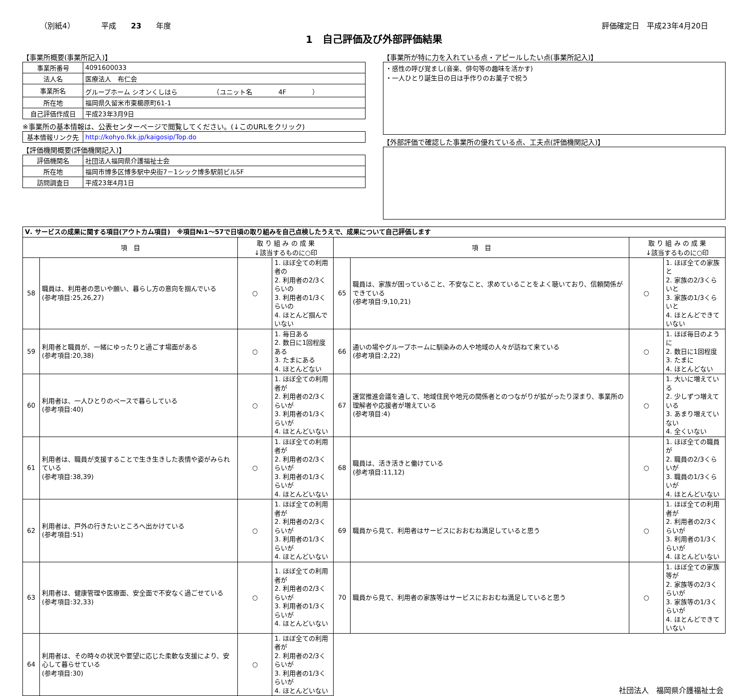（別紙4）　　　　平成　　23　　年度 評価確定日　平成23年4月20日
1　自己評価及び外部評価結果
【事業所概要(事業所記入)】
| 事業所番号 | 4091600033 |
| 法人名 | 医療法人 布仁会 |
| 事業所名 | グループホーム シオンくしはら （ユニット名 4F ） |
| 所在地 | 福岡県久留米市東櫛原町61-1 |
| 自己評価作成日 | 平成23年3月9日 |
※事業所の基本情報は、公表センターページで閲覧してください。(↓このURLをクリック)
| 基本情報リンク先 | http://kohyo.fkk.jp/kaigosip/Top.do |
【評価機関概要(評価機関記入)】
| 評価機関名 | 社団法人福岡県介護福祉士会 |
| 所在地 | 福岡市博多区博多駅中央街7－1シック博多駅前ビル5F |
| 訪問調査日 | 平成23年4月1日 |
【事業所が特に力を入れている点・アピールしたい点(事業所記入)】
・感性の呼び覚まし(音楽、俳句等の趣味を活かす)
・一人ひとり誕生日の日は手作りのお菓子で祝う
【外部評価で確認した事業所の優れている点、工夫点(評価機関記入)】
| Ⅴ. サービスの成果に関する項目(アウトカム項目) ※項目№1～57で日頃の取り組みを自己点検したうえで、成果について自己評価します | | | | | | | |
| 項 目 | | 取 り 組 み の 成 果 ↓該当するものに○印 | | 項 目 | | 取 り 組 み の 成 果 ↓該当するものに○印 | |
| 58 | 職員は、利用者の思いや願い、暮らし方の意向を掴んでいる (参考項目:25,26,27) | ○ | 1. ほぼ全ての利用者の 2. 利用者の2/3くらいの 3. 利用者の1/3くらいの 4. ほとんど掴んでいない | 65 | 職員は、家族が困っていること、不安なこと、求めていることをよく聴いており、信頼関係ができている (参考項目:9,10,21) | ○ | 1. ほぼ全ての家族と 2. 家族の2/3くらいと 3. 家族の1/3くらいと 4. ほとんどできていない |
| 59 | 利用者と職員が、一緒にゆったりと過ごす場面がある (参考項目:20,38) | ○ | 1. 毎日ある 2. 数日に1回程度ある 3. たまにある 4. ほとんどない | 66 | 通いの場やグループホームに馴染みの人や地域の人々が訪ねて来ている (参考項目:2,22) | ○ | 1. ほぼ毎日のように 2. 数日に1回程度 3. たまに 4. ほとんどない |
| 60 | 利用者は、一人ひとりのペースで暮らしている (参考項目:40) | ○ | 1. ほぼ全ての利用者が 2. 利用者の2/3くらいが 3. 利用者の1/3くらいが 4. ほとんどいない | 67 | 運営推進会議を通して、地域住民や地元の関係者とのつながりが拡がったり深まり、事業所の理解者や応援者が増えている (参考項目:4) | ○ | 1. 大いに増えている 2. 少しずつ増えている 3. あまり増えていない 4. 全くいない |
| 61 | 利用者は、職員が支援することで生き生きした表情や姿がみられている (参考項目:38,39) | ○ | 1. ほぼ全ての利用者が 2. 利用者の2/3くらいが 3. 利用者の1/3くらいが 4. ほとんどいない | 68 | 職員は、活き活きと働けている (参考項目:11,12) | ○ | 1. ほぼ全ての職員が 2. 職員の2/3くらいが 3. 職員の1/3くらいが 4. ほとんどいない |
| 62 | 利用者は、戸外の行きたいところへ出かけている (参考項目:51) | ○ | 1. ほぼ全ての利用者が 2. 利用者の2/3くらいが 3. 利用者の1/3くらいが 4. ほとんどいない | 69 | 職員から見て、利用者はサービスにおおむね満足していると思う | ○ | 1. ほぼ全ての利用者が 2. 利用者の2/3くらいが 3. 利用者の1/3くらいが 4. ほとんどいない |
| 63 | 利用者は、健康管理や医療面、安全面で不安なく過ごせている (参考項目:32,33) | ○ | 1. ほぼ全ての利用者が 2. 利用者の2/3くらいが 3. 利用者の1/3くらいが 4. ほとんどいない | 70 | 職員から見て、利用者の家族等はサービスにおおむね満足していると思う | ○ | 1. ほぼ全ての家族等が 2. 家族等の2/3くらいが 3. 家族等の1/3くらいが 4. ほとんどできていない |
| 64 | 利用者は、その時々の状況や要望に応じた柔軟な支援により、安心して暮らせている (参考項目:30) | ○ | 1. ほぼ全ての利用者が 2. 利用者の2/3くらいが 3. 利用者の1/3くらいが 4. ほとんどいない | 社団法人 福岡県介護福祉士会 | | | |